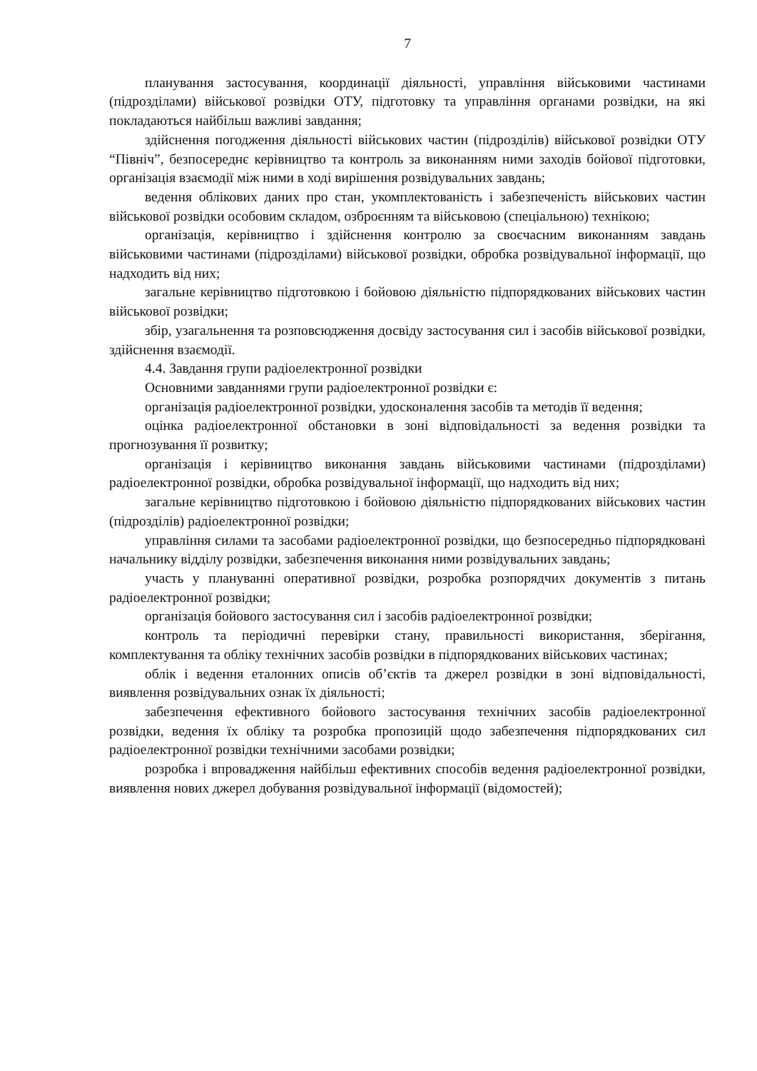7
планування застосування, координації діяльності, управління військовими частинами (підрозділами) військової розвідки ОТУ, підготовку та управління органами розвідки, на які покладаються найбільш важливі завдання;
здійснення погодження діяльності військових частин (підрозділів) військової розвідки ОТУ “Північ”, безпосереднє керівництво та контроль за виконанням ними заходів бойової підготовки, організація взаємодії між ними в ході вирішення розвідувальних завдань;
ведення облікових даних про стан, укомплектованість і забезпеченість військових частин військової розвідки особовим складом, озброєнням та військовою (спеціальною) технікою;
організація, керівництво і здійснення контролю за своєчасним виконанням завдань військовими частинами (підрозділами) військової розвідки, обробка розвідувальної інформації, що надходить від них;
загальне керівництво підготовкою і бойовою діяльністю підпорядкованих військових частин військової розвідки;
збір, узагальнення та розповсюдження досвіду застосування сил і засобів військової розвідки, здійснення взаємодії.
4.4. Завдання групи радіоелектронної розвідки
Основними завданнями групи радіоелектронної розвідки є:
організація радіоелектронної розвідки, удосконалення засобів та методів її ведення;
оцінка радіоелектронної обстановки в зоні відповідальності за ведення розвідки та прогнозування її розвитку;
організація і керівництво виконання завдань військовими частинами (підрозділами) радіоелектронної розвідки, обробка розвідувальної інформації, що надходить від них;
загальне керівництво підготовкою і бойовою діяльністю підпорядкованих військових частин (підрозділів) радіоелектронної розвідки;
управління силами та засобами радіоелектронної розвідки, що безпосередньо підпорядковані начальнику відділу розвідки, забезпечення виконання ними розвідувальних завдань;
участь у плануванні оперативної розвідки, розробка розпорядчих документів з питань радіоелектронної розвідки;
організація бойового застосування сил і засобів радіоелектронної розвідки;
контроль та періодичні перевірки стану, правильності використання, зберігання, комплектування та обліку технічних засобів розвідки в підпорядкованих військових частинах;
облік і ведення еталонних описів об’єктів та джерел розвідки в зоні відповідальності, виявлення розвідувальних ознак їх діяльності;
забезпечення ефективного бойового застосування технічних засобів радіоелектронної розвідки, ведення їх обліку та розробка пропозицій щодо забезпечення підпорядкованих сил радіоелектронної розвідки технічними засобами розвідки;
розробка і впровадження найбільш ефективних способів ведення радіоелектронної розвідки, виявлення нових джерел добування розвідувальної інформації (відомостей);